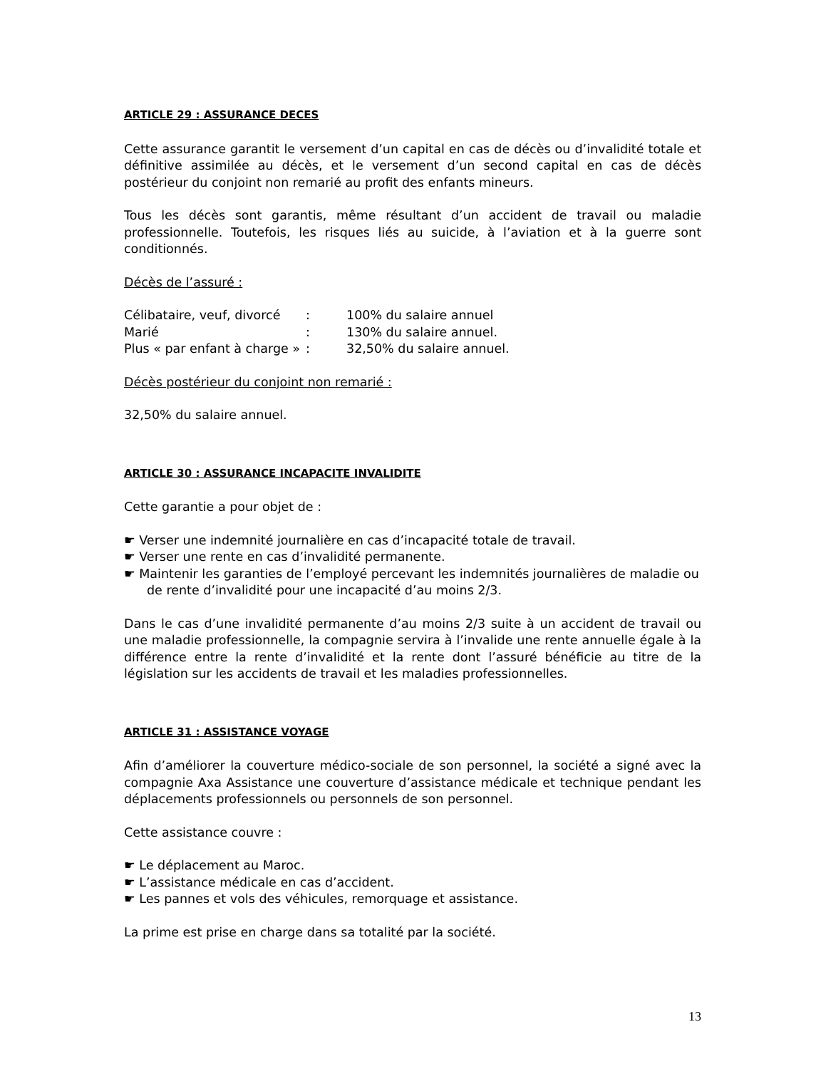ARTICLE 29 : ASSURANCE DECES
Cette assurance garantit le versement d’un capital en cas de décès ou d’invalidité totale et définitive assimilée au décès, et le versement d’un second capital en cas de décès postérieur du conjoint non remarié au profit des enfants mineurs.
Tous les décès sont garantis, même résultant d’un accident de travail ou maladie professionnelle. Toutefois, les risques liés au suicide, à l’aviation et à la guerre sont conditionnés.
Décès de l’assuré :
| Célibataire, veuf, divorcé | : | 100% du salaire annuel |
| Marié | : | 130% du salaire annuel. |
| Plus « par enfant à charge » | : | 32,50% du salaire annuel. |
Décès postérieur du conjoint non remarié :
32,50% du salaire annuel.
ARTICLE 30 : ASSURANCE INCAPACITE INVALIDITE
Cette garantie a pour objet de :
☛ Verser une indemnité journalière en cas d’incapacité totale de travail.
☛ Verser une rente en cas d’invalidité permanente.
☛ Maintenir les garanties de l’employé percevant les indemnités journalières de maladie ou de rente d’invalidité pour une incapacité d’au moins 2/3.
Dans le cas d’une invalidité permanente d’au moins 2/3 suite à un accident de travail ou une maladie professionnelle, la compagnie servira à l’invalide une rente annuelle égale à la différence entre la rente d’invalidité et la rente dont l’assuré bénéficie au titre de la législation sur les accidents de travail et les maladies professionnelles.
ARTICLE 31 : ASSISTANCE VOYAGE
Afin d’améliorer la couverture médico-sociale de son personnel, la société a signé avec la compagnie Axa Assistance une couverture d’assistance médicale et technique pendant les déplacements professionnels ou personnels de son personnel.
Cette assistance couvre :
☛ Le déplacement au Maroc.
☛ L’assistance médicale en cas d’accident.
☛ Les pannes et vols des véhicules, remorquage et assistance.
La prime est prise en charge dans sa totalité par la société.
13